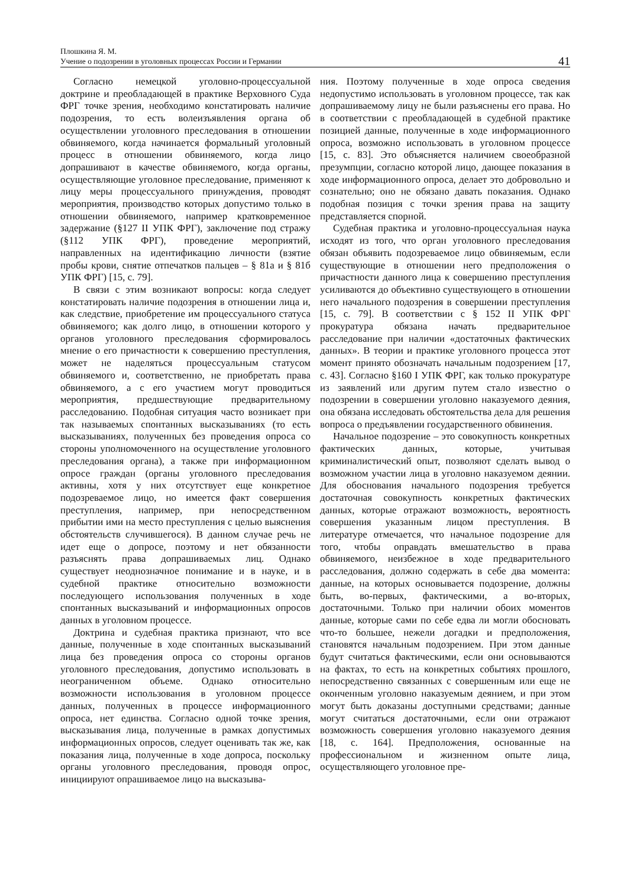Плошкина Я. М.
Учение о подозрении в уголовных процессах России и Германии
41
Согласно немецкой уголовно-процессуальной доктрине и преобладающей в практике Верховного Суда ФРГ точке зрения, необходимо констатировать наличие подозрения, то есть волеизъявления органа об осуществлении уголовного преследования в отношении обвиняемого, когда начинается формальный уголовный процесс в отношении обвиняемого, когда лицо допрашивают в качестве обвиняемого, когда органы, осуществляющие уголовное преследование, применяют к лицу меры процессуального принуждения, проводят мероприятия, производство которых допустимо только в отношении обвиняемого, например кратковременное задержание (§127 II УПК ФРГ), заключение под стражу (§112 УПК ФРГ), проведение мероприятий, направленных на идентификацию личности (взятие пробы крови, снятие отпечатков пальцев – § 81а и § 81б УПК ФРГ) [15, с. 79].
В связи с этим возникают вопросы: когда следует констатировать наличие подозрения в отношении лица и, как следствие, приобретение им процессуального статуса обвиняемого; как долго лицо, в отношении которого у органов уголовного преследования сформировалось мнение о его причастности к совершению преступления, может не наделяться процессуальным статусом обвиняемого и, соответственно, не приобретать права обвиняемого, а с его участием могут проводиться мероприятия, предшествующие предварительному расследованию. Подобная ситуация часто возникает при так называемых спонтанных высказываниях (то есть высказываниях, полученных без проведения опроса со стороны уполномоченного на осуществление уголовного преследования органа), а также при информационном опросе граждан (органы уголовного преследования активны, хотя у них отсутствует еще конкретное подозреваемое лицо, но имеется факт совершения преступления, например, при непосредственном прибытии ими на место преступления с целью выяснения обстоятельств случившегося). В данном случае речь не идет еще о допросе, поэтому и нет обязанности разъяснять права допрашиваемых лиц. Однако существует неоднозначное понимание и в науке, и в судебной практике относительно возможности последующего использования полученных в ходе спонтанных высказываний и информационных опросов данных в уголовном процессе.
Доктрина и судебная практика признают, что все данные, полученные в ходе спонтанных высказываний лица без проведения опроса со стороны органов уголовного преследования, допустимо использовать в неограниченном объеме. Однако относительно возможности использования в уголовном процессе данных, полученных в процессе информационного опроса, нет единства. Согласно одной точке зрения, высказывания лица, полученные в рамках допустимых информационных опросов, следует оценивать так же, как показания лица, полученные в ходе допроса, поскольку органы уголовного преследования, проводя опрос, инициируют опрашиваемое лицо на высказыва-
ния. Поэтому полученные в ходе опроса сведения недопустимо использовать в уголовном процессе, так как допрашиваемому лицу не были разъяснены его права. Но в соответствии с преобладающей в судебной практике позицией данные, полученные в ходе информационного опроса, возможно использовать в уголовном процессе [15, с. 83]. Это объясняется наличием своеобразной презумпции, согласно которой лицо, дающее показания в ходе информационного опроса, делает это добровольно и сознательно; оно не обязано давать показания. Однако подобная позиция с точки зрения права на защиту представляется спорной.
Судебная практика и уголовно-процессуальная наука исходят из того, что орган уголовного преследования обязан объявить подозреваемое лицо обвиняемым, если существующие в отношении него предположения о причастности данного лица к совершению преступления усиливаются до объективно существующего в отношении него начального подозрения в совершении преступления [15, с. 79]. В соответствии с § 152 II УПК ФРГ прокуратура обязана начать предварительное расследование при наличии «достаточных фактических данных». В теории и практике уголовного процесса этот момент принято обозначать начальным подозрением [17, с. 43]. Согласно §160 I УПК ФРГ, как только прокуратуре из заявлений или другим путем стало известно о подозрении в совершении уголовно наказуемого деяния, она обязана исследовать обстоятельства дела для решения вопроса о предъявлении государственного обвинения.
Начальное подозрение – это совокупность конкретных фактических данных, которые, учитывая криминалистический опыт, позволяют сделать вывод о возможном участии лица в уголовно наказуемом деянии. Для обоснования начального подозрения требуется достаточная совокупность конкретных фактических данных, которые отражают возможность, вероятность совершения указанным лицом преступления. В литературе отмечается, что начальное подозрение для того, чтобы оправдать вмешательство в права обвиняемого, неизбежное в ходе предварительного расследования, должно содержать в себе два момента: данные, на которых основывается подозрение, должны быть, во-первых, фактическими, а во-вторых, достаточными. Только при наличии обоих моментов данные, которые сами по себе едва ли могли обосновать что-то большее, нежели догадки и предположения, становятся начальным подозрением. При этом данные будут считаться фактическими, если они основываются на фактах, то есть на конкретных событиях прошлого, непосредственно связанных с совершенным или еще не оконченным уголовно наказуемым деянием, и при этом могут быть доказаны доступными средствами; данные могут считаться достаточными, если они отражают возможность совершения уголовно наказуемого деяния [18, с. 164]. Предположения, основанные на профессиональном и жизненном опыте лица, осуществляющего уголовное пре-